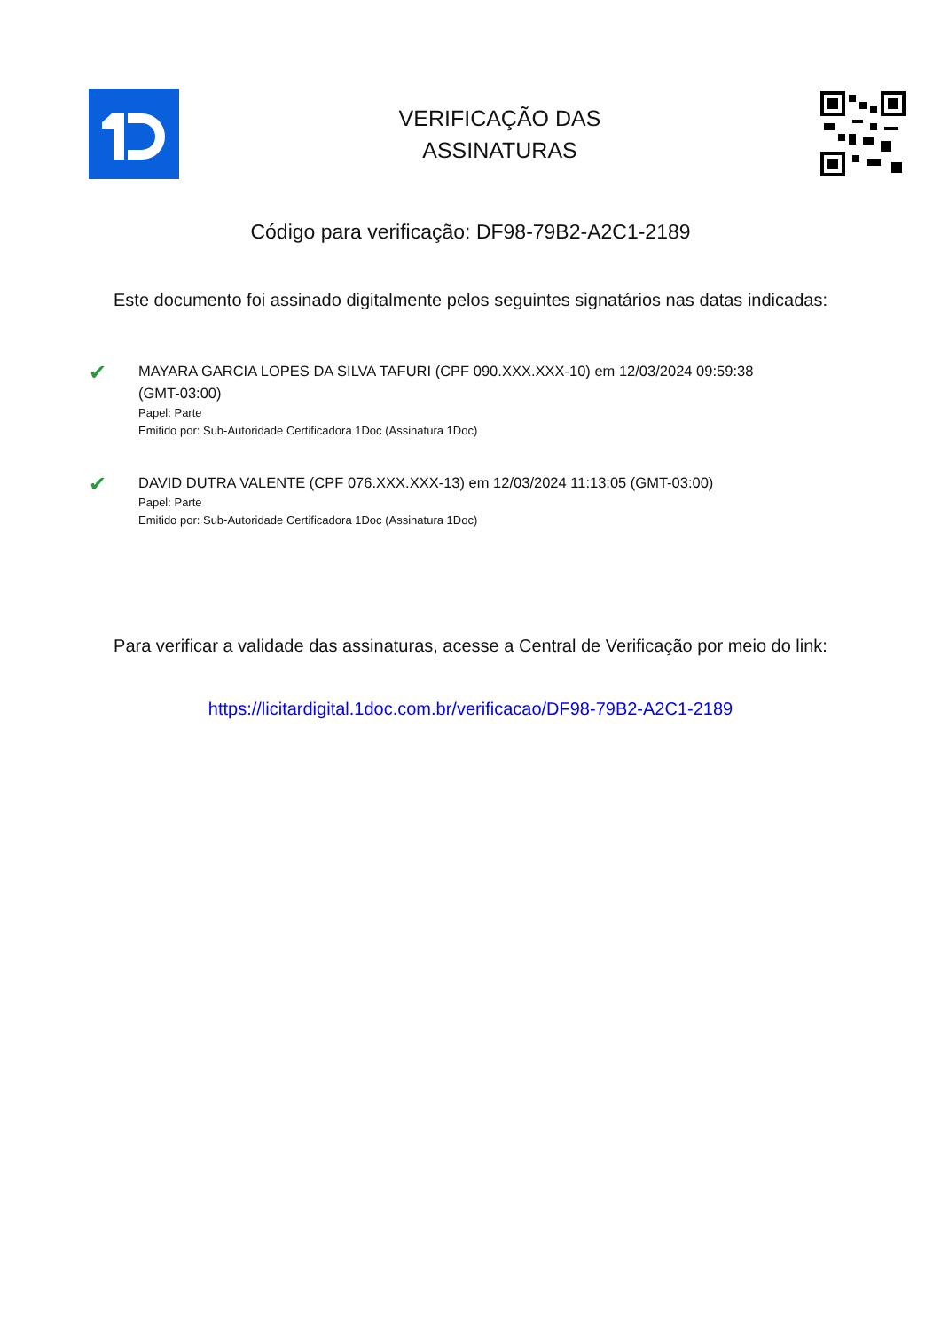VERIFICAÇÃO DAS
ASSINATURAS
Código para verificação: DF98-79B2-A2C1-2189
Este documento foi assinado digitalmente pelos seguintes signatários nas datas indicadas:
✔
MAYARA GARCIA LOPES DA SILVA TAFURI (CPF 090.XXX.XXX-10) em 12/03/2024 09:59:38 (GMT-03:00)
Papel: Parte
Emitido por: Sub-Autoridade Certificadora 1Doc (Assinatura 1Doc)
✔
DAVID DUTRA VALENTE (CPF 076.XXX.XXX-13) em 12/03/2024 11:13:05 (GMT-03:00)
Papel: Parte
Emitido por: Sub-Autoridade Certificadora 1Doc (Assinatura 1Doc)
Para verificar a validade das assinaturas, acesse a Central de Verificação por meio do link:
https://licitardigital.1doc.com.br/verificacao/DF98-79B2-A2C1-2189